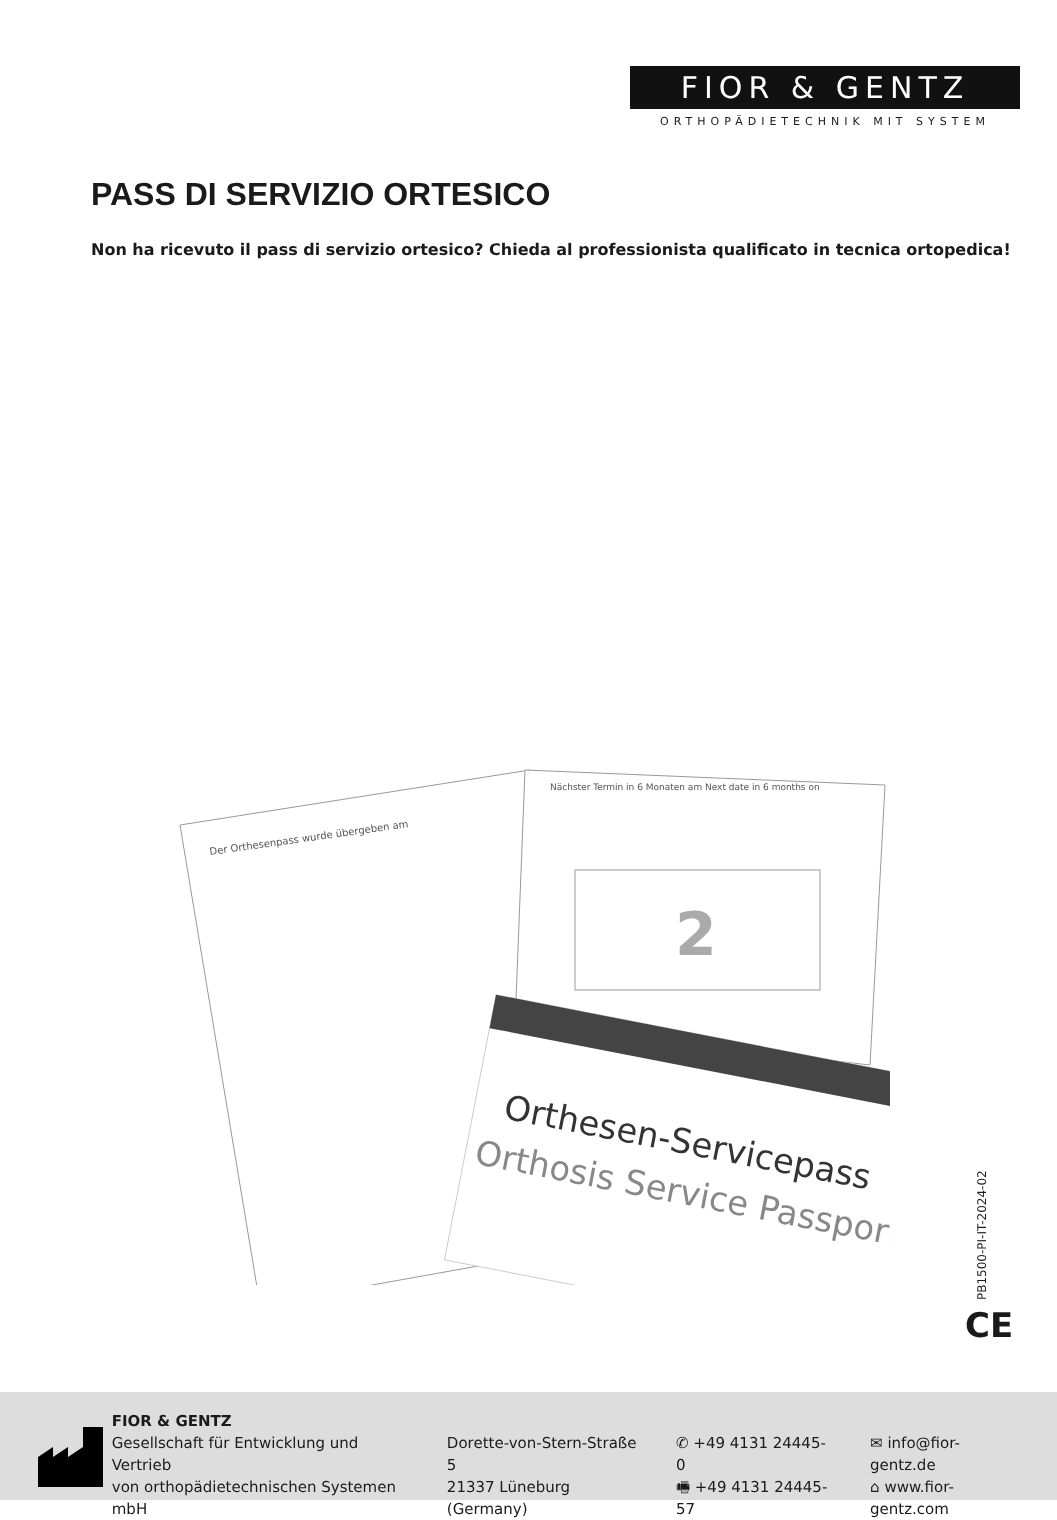FIOR & GENTZ
ORTHOPÄDIETECHNIK MIT SYSTEM
PASS DI SERVIZIO ORTESICO
Non ha ricevuto il pass di servizio ortesico? Chieda al professionista qualificato in tecnica ortopedica!
2
Orthesen-Servicepass
Orthosis Service Passport
Der Orthesenpass wurde übergeben am
Nächster Termin in 6 Monaten am Next date in 6 months on
PB1500-PI-IT-2024-02
CE
FIOR & GENTZ
Gesellschaft für Entwicklung und Vertrieb
von orthopädietechnischen Systemen mbH
Dorette-von-Stern-Straße 5
21337 Lüneburg (Germany)
✆ +49 4131 24445-0
🖷 +49 4131 24445-57
✉ info@fior-gentz.de
⌂ www.fior-gentz.com